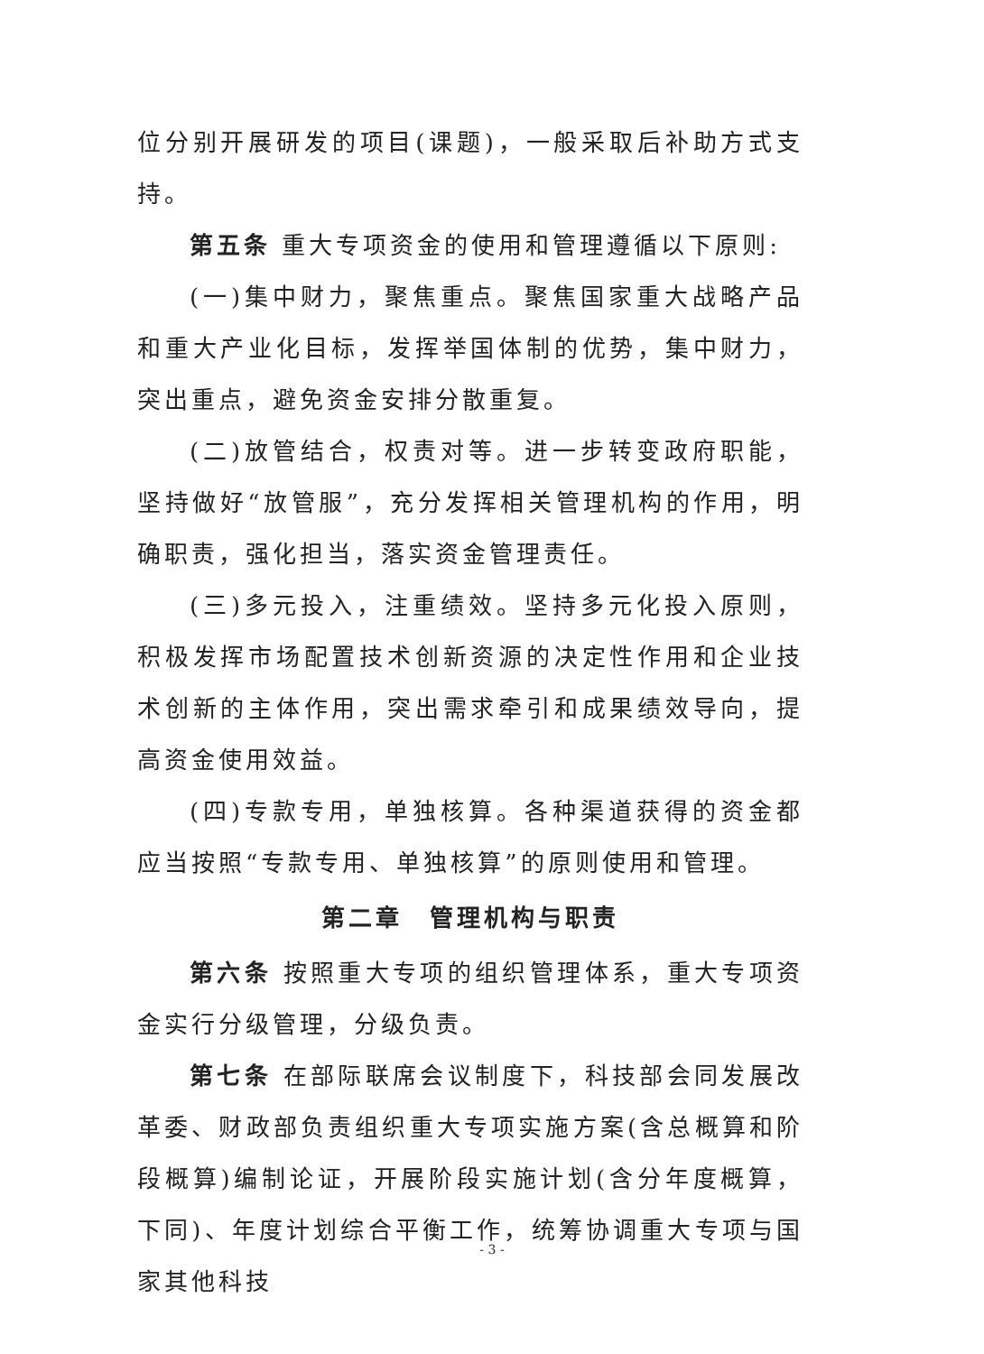位分别开展研发的项目(课题)，一般采取后补助方式支持。
第五条 重大专项资金的使用和管理遵循以下原则:
(一)集中财力，聚焦重点。聚焦国家重大战略产品和重大产业化目标，发挥举国体制的优势，集中财力，突出重点，避免资金安排分散重复。
(二)放管结合，权责对等。进一步转变政府职能，坚持做好“放管服”，充分发挥相关管理机构的作用，明确职责，强化担当，落实资金管理责任。
(三)多元投入，注重绩效。坚持多元化投入原则，积极发挥市场配置技术创新资源的决定性作用和企业技术创新的主体作用，突出需求牵引和成果绩效导向，提高资金使用效益。
(四)专款专用，单独核算。各种渠道获得的资金都应当按照“专款专用、单独核算”的原则使用和管理。
第二章　管理机构与职责
第六条 按照重大专项的组织管理体系，重大专项资金实行分级管理，分级负责。
第七条 在部际联席会议制度下，科技部会同发展改革委、财政部负责组织重大专项实施方案(含总概算和阶段概算)编制论证，开展阶段实施计划(含分年度概算，下同)、年度计划综合平衡工作，统筹协调重大专项与国家其他科技
- 3 -